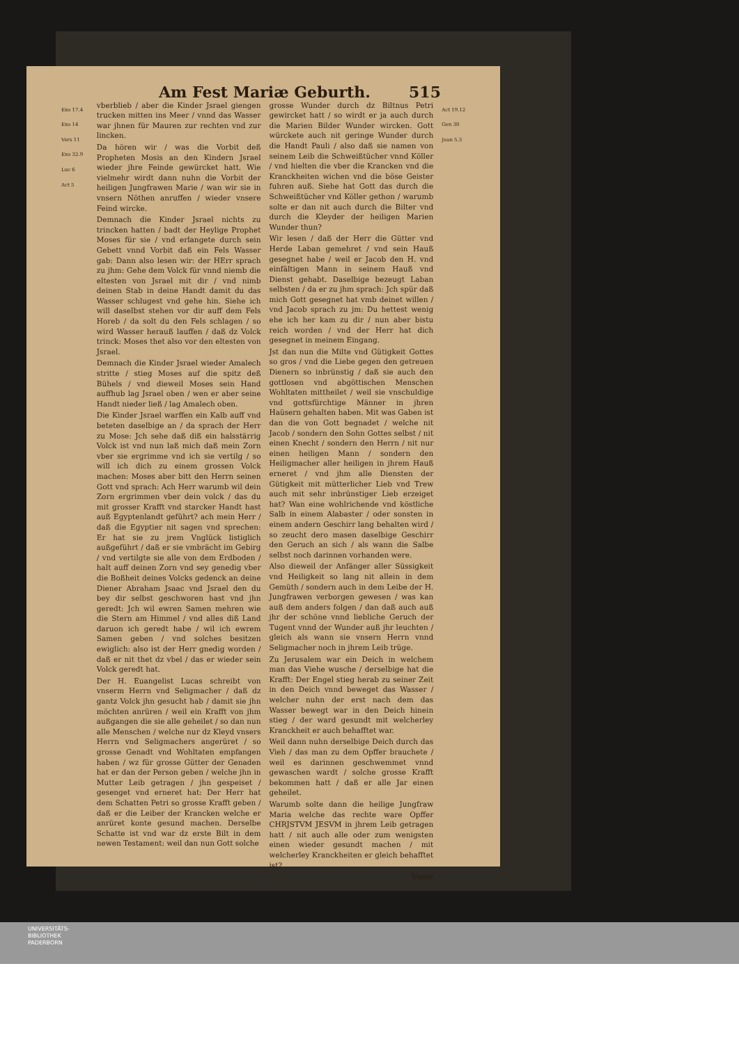Am Fest Mariæ Geburth. 515
Exo 17.4
Exo 14
Vers 11
Exo 32.9
Luc 6
Act 5
vberblieb / aber die Kinder Jsrael giengen trucken mitten ins Meer / vnnd das Wasser war jhnen für Mauren zur rechten vnd zur lincken.
Da hören wir / was die Vorbit deß Propheten Mosis an den Kindern Jsrael wieder jhre Feinde gewürcket hatt. Wie vielmehr wirdt dann nuhn die Vorbit der heiligen Jungfrawen Marie / wan wir sie in vnsern Nöthen anruffen / wieder vnsere Feind wircke.
Demnach die Kinder Jsrael nichts zu trincken hatten / badt der Heylige Prophet Moses für sie / vnd erlangete durch sein Gebett vnnd Vorbit daß ein Fels Wasser gab: Dann also lesen wir: der HErr sprach zu jhm: Gehe dem Volck für vnnd niemb die eltesten von Jsrael mit dir / vnd nimb deinen Stab in deine Handt damit du das Wasser schlugest vnd gehe hin. Siehe ich will daselbst stehen vor dir auff dem Fels Horeb / da solt du den Fels schlagen / so wird Wasser herauß lauffen / daß dz Volck trinck: Moses thet also vor den eltesten von Jsrael.
Demnach die Kinder Jsrael wieder Amalech stritte / stieg Moses auf die spitz deß Bühels / vnd dieweil Moses sein Hand auffhub lag Jsrael oben / wen er aber seine Handt nieder ließ / lag Amalech oben.
Die Kinder Jsrael warffen ein Kalb auff vnd beteten daselbige an / da sprach der Herr zu Mose: Jch sehe daß diß ein halsstärrig Volck ist vnd nun laß mich daß mein Zorn vber sie ergrimme vnd ich sie vertilg / so will ich dich zu einem grossen Volck machen: Moses aber bitt den Herrn seinen Gott vnd sprach: Ach Herr warumb wil dein Zorn ergrimmen vber dein volck / das du mit grosser Krafft vnd starcker Handt hast auß Egyptenlandt geführt? ach mein Herr / daß die Egyptier nit sagen vnd sprechen: Er hat sie zu jrem Vnglück listiglich außgeführt / daß er sie vmbrächt im Gebirg / vnd vertilgte sie alle von dem Erdboden / halt auff deinen Zorn vnd sey genedig vber die Boßheit deines Volcks gedenck an deine Diener Abraham Jsaac vnd Jsrael den du bey dir selbst geschworen hast vnd jhn geredt: Jch wil ewren Samen mehren wie die Stern am Himmel / vnd alles diß Land daruon ich geredt habe / wil ich ewrem Samen geben / vnd solches besitzen ewiglich: also ist der Herr gnedig worden / daß er nit thet dz vbel / das er wieder sein Volck geredt hat.
Der H. Euangelist Lucas schreibt von vnserm Herrn vnd Seligmacher / daß dz gantz Volck jhn gesucht hab / damit sie jhn möchten anrüren / weil ein Krafft von jhm außgangen die sie alle geheilet / so dan nun alle Menschen / welche nur dz Kleyd vnsers Herrn vnd Seligmachers angerüret / so grosse Genadt vnd Wohltaten empfangen haben / wz für grosse Gütter der Genaden hat er dan der Person geben / welche jhn in Mutter Leib getragen / jhn gespeiset / gesenget vnd erneret hat: Der Herr hat dem Schatten Petri so grosse Krafft geben / daß er die Leiber der Krancken welche er anrüret konte gesund machen. Derselbe Schatte ist vnd war dz erste Bilt in dem newen Testament: weil dan nun Gott solche
grosse Wunder durch dz Biltnus Petri gewircket hatt / so wirdt er ja auch durch die Marien Bilder Wunder wircken. Gott würckete auch nit geringe Wunder durch die Handt Pauli / also daß sie namen von seinem Leib die Schweißtücher vnnd Köller / vnd hielten die vber die Krancken vnd die Kranckheiten wichen vnd die böse Geister fuhren auß. Siehe hat Gott das durch die Schweißtücher vnd Köller gethon / warumb solte er dan nit auch durch die Bilter vnd durch die Kleyder der heiligen Marien Wunder thun?
Wir lesen / daß der Herr die Gütter vnd Herde Laban gemehret / vnd sein Hauß gesegnet habe / weil er Jacob den H. vnd einfältigen Mann in seinem Hauß vnd Dienst gehabt. Daselbige bezeugt Laban selbsten / da er zu jhm sprach: Jch spür daß mich Gott gesegnet hat vmb deinet willen / vnd Jacob sprach zu jm: Du hettest wenig ehe ich her kam zu dir / nun aber bistu reich worden / vnd der Herr hat dich gesegnet in meinem Eingang.
Jst dan nun die Milte vnd Gütigkeit Gottes so gros / vnd die Liebe gegen den getreuen Dienern so inbrünstig / daß sie auch den gottlosen vnd abgöttischen Menschen Wohltaten mittheilet / weil sie vnschuldige vnd gottsfürchtige Männer in jhren Haüsern gehalten haben. Mit was Gaben ist dan die von Gott begnadet / welche nit Jacob / sondern den Sohn Gottes selbst / nit einen Knecht / sondern den Herrn / nit nur einen heiligen Mann / sondern den Heiligmacher aller heiligen in jhrem Hauß erneret / vnd jhm alle Diensten der Gütigkeit mit mütterlicher Lieb vnd Trew auch mit sehr inbrünstiger Lieb erzeiget hat? Wan eine wohlrichende vnd köstliche Salb in einem Alabaster / oder sonsten in einem andern Geschirr lang behalten wird / so zeucht dero masen daselbige Geschirr den Geruch an sich / als wann die Salbe selbst noch darinnen vorhanden were.
Also dieweil der Anfänger aller Süssigkeit vnd Heiligkeit so lang nit allein in dem Gemüth / sondern auch in dem Leibe der H. Jungfrawen verborgen gewesen / was kan auß dem anders folgen / dan daß auch auß jhr der schöne vnnd liebliche Geruch der Tugent vnnd der Wunder auß jhr leuchten / gleich als wann sie vnsern Herrn vnnd Seligmacher noch in jhrem Leib trüge.
Zu Jerusalem war ein Deich in welchem man das Viehe wusche / derselbige hat die Krafft: Der Engel stieg herab zu seiner Zeit in den Deich vnnd beweget das Wasser / welcher nuhn der erst nach dem das Wasser bewegt war in den Deich hinein stieg / der ward gesundt mit welcherley Kranckheit er auch behafftet war.
Weil dann nuhn derselbige Deich durch das Vieh / das man zu dem Opffer brauchete / weil es darinnen geschwemmet vnnd gewaschen wardt / solche grosse Krafft bekommen hatt / daß er alle Jar einen geheilet.
Warumb solte dann die heilige Jungfraw Maria welche das rechte ware Opffer CHRJSTVM JESVM in jhrem Leib getragen hatt / nit auch alle oder zum wenigsten einen wieder gesundt machen / mit welcherley Kranckheiten er gleich behafftet ist?
Vnser
Act 19.12
Gen 30
Joan 5.3
UNIVERSITÄTS-
BIBLIOTHEK
PADERBORN